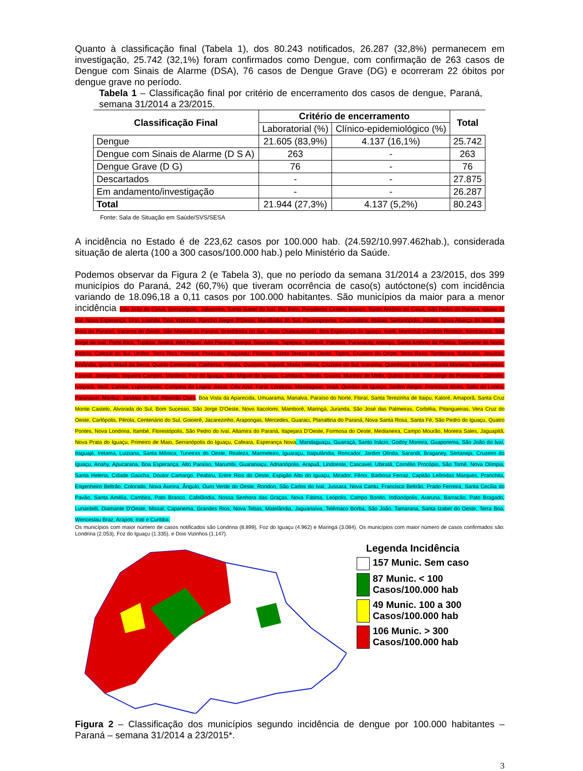Quanto à classificação final (Tabela 1), dos 80.243 notificados, 26.287 (32,8%) permanecem em investigação, 25.742 (32,1%) foram confirmados como Dengue, com confirmação de 263 casos de Dengue com Sinais de Alarme (DSA), 76 casos de Dengue Grave (DG) e ocorreram 22 óbitos por dengue grave no período.
Tabela 1 – Classificação final por critério de encerramento dos casos de dengue, Paraná, semana 31/2014 a 23/2015.
| Classificação Final | Critério de encerramento | | Total |
| --- | --- | --- | --- |
| | Laboratorial (%) | Clínico-epidemiológico (%) | |
| Dengue | 21.605 (83,9%) | 4.137 (16,1%) | 25.742 |
| Dengue com Sinais de Alarme (D S A) | 263 | - | 263 |
| Dengue Grave (D G) | 76 | - | 76 |
| Descartados | - | - | 27.875 |
| Em andamento/investigação | - | - | 26.287 |
| Total | 21.944 (27,3%) | 4.137 (5,2%) | 80.243 |
Fonte: Sala de Situação em Saúde/SVS/SESA
A incidência no Estado é de 223,62 casos por 100.000 hab. (24.592/10.997.462hab.), considerada situação de alerta (100 a 300 casos/100.000 hab.) pelo Ministério da Saúde.
Podemos observar da Figura 2 (e Tabela 3), que no período da semana 31/2014 a 23/2015, dos 399 municípios do Paraná, 242 (60,7%) que tiveram ocorrência de caso(s) autóctone(s) com incidência variando de 18.096,18 a 0,11 casos por 100.000 habitantes. São municípios da maior para a menor incidência: São João do Caiuá, Borrazópolis, Jataizinho, Santa Isabel do Ivaí, Rio Bom, Presidente Castelo Branco, Santo Antônio do Caiuá, São Pedro do Paraná, Itaúna do Sul, Nova Esperança, Uraí, Loanda, Dois Vizinhos, Rancho Alegre D'Oeste, Marilândia do Sul, Paranapoema, Cruzmaltina, Atalaia, Sertanópolis, Abatiá, Nova Aliança do Ivaí, Bela Vista do Paraíso, Iracema do Oeste, São Manoel do Paraná, Brasilândia do Sul, Assis Chateaubriand, Boa Esperança do Iguaçu, Ivaté, Marechal Cândido Rondon, Itambaracá, São Jorge do Ivaí, Porto Rico, Tupãssi, Andirá, Alto Piquiri, Alto Paraná, Maripá, Douradina, Tapejara, Xambrê, Palotina, Paranacity, Astorga, Santo Antônio da Platina, Diamante do Norte, Altônia, Cafezal do Sul, Uniflor, Terra Rica, Perobal, Porecatu, Paiçandu, Floresta, Santa Tereza do Oeste, Tapira, Cruzeiro do Oeste, Terra Roxa, Tamboara, Sabáudia, Jesuítas, Rolândia, Iporã, Mauá da Serra, Quarto Centenário, Califórnia, Flórida, Ourizona, Ibiporã, Maria Helena, Cruzeiro do Sul, Icaraíma, Querência do Norte, Santa Mariana, Bandeirantes, Faxinal, Janiópolis, Siqueira Campos, Marilena, Foz do Iguaçu, São Miguel do Iguaçu, Cambará, Toledo, Guaíra, Munhoz de Mello, Quinta do Sol, São Jorge do Patrocínio, Cianorte, Ivaiporã, Verê, Cambe, Lupionópolis, Campina da Lagoa, Assaí, Céu Azul, Farol, Londrina, Mandaguari, Inajá, Quedas do Iguaçu, Jardim Alegre, Francisco Alves, Salto do Lontra, Paranavaí, Mariluz, Jandaia do Sul, Ribeirão Claro, Boa Vista da Aparecida, Umuarama, Marialva, Paraíso do Norte, Floraí, Santa Terezinha de Itaipu, Kaloré, Amaporã, Santa Cruz Monte Castelo, Alvorada do Sul, Bom Sucesso, São Jorge D'Oeste, Novo Itacolomi, Mamborê, Maringá, Juranda, São José das Palmeiras, Corbélia, Pitangueiras, Vera Cruz do Oeste, Carlópolis, Pérola, Centenário do Sul, Goioerê, Jacarezinho, Arapongas, Mercedes, Guaraci, Planaltina do Paraná, Nova Santa Rosa, Santa Fé, São Pedro do Iguaçu, Quatro Pontes, Nova Londrina, Itambé, Florestópolis, São Pedro do Ivaí, Altamira do Paraná, Itapejara D'Oeste, Formosa do Oeste, Medianeira, Campo Mourão, Moreira Sales, Jaguapitã, Nova Prata do Iguaçu, Primeiro de Maio, Serranópolis do Iguaçu, Cafeara, Esperança Nova, Mandaguaçu, Guairaçá, Santo Inácio, Godoy Moreira, Guaporema, São João do Ivaí, Itaguajé, Iretama, Luiziana, Santa Mônica, Tuneiras do Oeste, Realeza, Marmeleiro, Iguaraçu, Itaipulândia, Roncador, Jardim Olinda, Sarandi, Braganey, Sertaneja, Cruzeiro do Iguaçu, Anahy, Apucarana, Boa Esperança, Alto Paraíso, Marumbi, Guaraniaçu, Adrianópolis, Arapuã, Lindoeste, Cascavel, Ubiratã, Cornélio Procópio, São Tomé, Nova Olímpia, Santa Helena, Cidade Gaúcha, Doutor Camargo, Peabiru, Entre Rios do Oeste, Espigão Alto do Iguaçu, Mirador, Fênix, Barbosa Ferraz, Capitão Leônidas Marques, Pranchita, Engenheiro Beltrão, Colorado, Nova Aurora, Ângulo, Ouro Verde do Oeste, Rondon, São Carlos do Ivaí, Jussara, Nova Cantu, Francisco Beltrão, Prado Ferreira, Santa Cecília do Pavão, Santa Amélia, Cambira, Pato Branco, Cafelândia, Nossa Senhora das Graças, Nova Fátima, Leópolis, Campo Bonito, Indianópolis, Araruna, Barracão, Pato Bragado, Lunardelli, Diamante D'Oeste, Missal, Capanema, Grandes Rios, Nova Tebas, Matelândia, Jaguariaíva, Telêmaco Borba, São João, Tamarana, Santa Izabel do Oeste, Terra Boa, Wenceslau Braz, Arapoti, Irati e Curitiba.
Os municípios com maior número de casos notificados são Londrina (8.899), Foz do Iguaçu (4.962) e Maringá (3.084). Os municípios com maior número de casos confirmados são: Londrina (2.053), Foz do Iguaçu (1.335), e Dois Vizinhos (1.147).
Legenda Incidência
157 Munic. Sem caso
87 Munic. < 100
Casos/100.000 hab
49 Munic. 100 a 300
Casos/100.000 hab
106 Munic. > 300
Casos/100.000 hab
Figura 2 – Classificação dos municípios segundo incidência de dengue por 100.000 habitantes – Paraná – semana 31/2014 a 23/2015*.
3